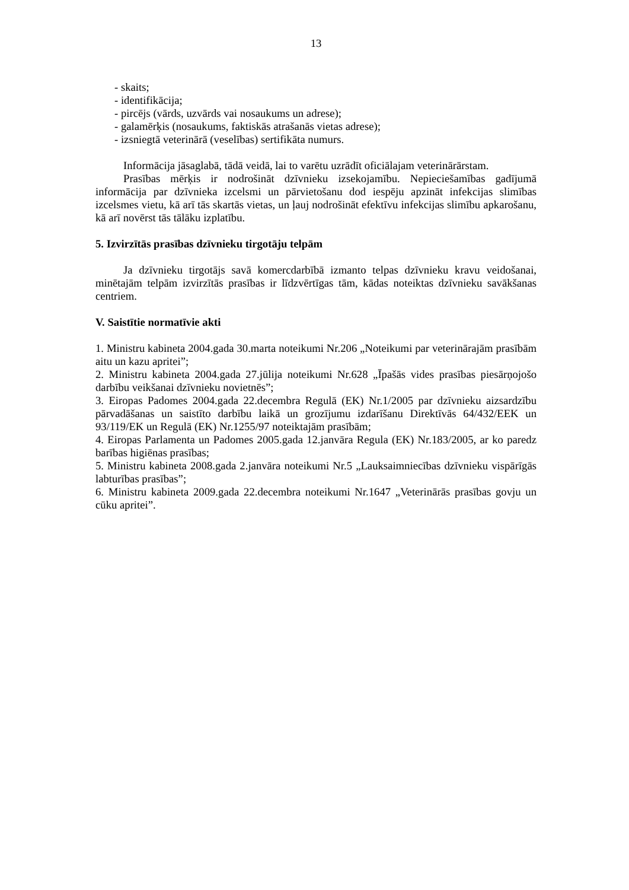13
- skaits;
- identifikācija;
- pircējs (vārds, uzvārds vai nosaukums un adrese);
- galamērķis (nosaukums, faktiskās atrašanās vietas adrese);
- izsniegtā veterinārā (veselības) sertifikāta numurs.
Informācija jāsaglabā, tādā veidā, lai to varētu uzrādīt oficiālajam veterinārārstam.
Prasības mērķis ir nodrošināt dzīvnieku izsekojamību. Nepieciešamības gadījumā informācija par dzīvnieka izcelsmi un pārvietošanu dod iespēju apzināt infekcijas slimības izcelsmes vietu, kā arī tās skartās vietas, un ļauj nodrošināt efektīvu infekcijas slimību apkarošanu, kā arī novērst tās tālāku izplatību.
5. Izvirzītās prasības dzīvnieku tirgotāju telpām
Ja dzīvnieku tirgotājs savā komercdarbībā izmanto telpas dzīvnieku kravu veidošanai, minētajām telpām izvirzītās prasības ir līdzvērtīgas tām, kādas noteiktas dzīvnieku savākšanas centriem.
V. Saistītie normatīvie akti
1. Ministru kabineta 2004.gada 30.marta noteikumi Nr.206 „Noteikumi par veterinārajām prasībām aitu un kazu apritei”;
2. Ministru kabineta 2004.gada 27.jūlija noteikumi Nr.628 „Īpašās vides prasības piesārņojošo darbību veikšanai dzīvnieku novietnēs”;
3. Eiropas Padomes 2004.gada 22.decembra Regulā (EK) Nr.1/2005 par dzīvnieku aizsardzību pārvadāšanas un saistīto darbību laikā un grozījumu izdarīšanu Direktīvās 64/432/EEK un 93/119/EK un Regulā (EK) Nr.1255/97 noteiktajām prasībām;
4. Eiropas Parlamenta un Padomes 2005.gada 12.janvāra Regula (EK) Nr.183/2005, ar ko paredz barības higiēnas prasības;
5. Ministru kabineta 2008.gada 2.janvāra noteikumi Nr.5 „Lauksaimniecības dzīvnieku vispārīgās labturības prasības”;
6. Ministru kabineta 2009.gada 22.decembra noteikumi Nr.1647 „Veterinārās prasības govju un cūku apritei”.